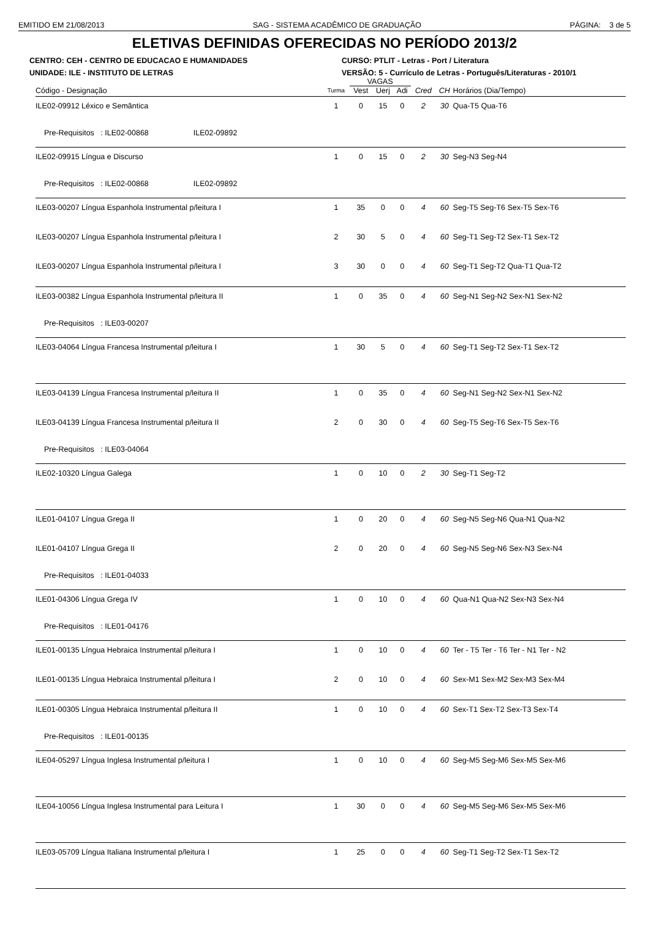EMITIDO EM 21/08/2013 SAG - SISTEMA ACADÊMICO DE GRADUAÇÃO PÁGINA: 3 de 5
ELETIVAS DEFINIDAS OFERECIDAS NO PERÍODO 2013/2
CENTRO: CEH - CENTRO DE EDUCACAO E HUMANIDADES
CURSO: PTLIT - Letras - Port / Literatura
UNIDADE: ILE - INSTITUTO DE LETRAS
VERSÃO: 5 - Currículo de Letras - Português/Literaturas - 2010/1
| | | VAGAS | | | | | |
| --- | --- | --- | --- | --- | --- | --- | --- |
| Código - Designação | Turma | Vest | Uerj | Adi | Cred | CH | Horários (Dia/Tempo) |
| ILE02-09912 Léxico e Semântica | 1 | 0 | 15 | 0 | 2 | 30 | Qua-T5 Qua-T6 |
| Pre-Requisitos : ILE02-00868 ILE02-09892 | | | | | | | |
| ILE02-09915 Língua e Discurso | 1 | 0 | 15 | 0 | 2 | 30 | Seg-N3 Seg-N4 |
| Pre-Requisitos : ILE02-00868 ILE02-09892 | | | | | | | |
| ILE03-00207 Língua Espanhola Instrumental p/leitura I | 1 | 35 | 0 | 0 | 4 | 60 | Seg-T5 Seg-T6 Sex-T5 Sex-T6 |
| ILE03-00207 Língua Espanhola Instrumental p/leitura I | 2 | 30 | 5 | 0 | 4 | 60 | Seg-T1 Seg-T2 Sex-T1 Sex-T2 |
| ILE03-00207 Língua Espanhola Instrumental p/leitura I | 3 | 30 | 0 | 0 | 4 | 60 | Seg-T1 Seg-T2 Qua-T1 Qua-T2 |
| ILE03-00382 Língua Espanhola Instrumental p/leitura II | 1 | 0 | 35 | 0 | 4 | 60 | Seg-N1 Seg-N2 Sex-N1 Sex-N2 |
| Pre-Requisitos : ILE03-00207 | | | | | | | |
| ILE03-04064 Língua Francesa Instrumental p/leitura I | 1 | 30 | 5 | 0 | 4 | 60 | Seg-T1 Seg-T2 Sex-T1 Sex-T2 |
| ILE03-04139 Língua Francesa Instrumental p/leitura II | 1 | 0 | 35 | 0 | 4 | 60 | Seg-N1 Seg-N2 Sex-N1 Sex-N2 |
| ILE03-04139 Língua Francesa Instrumental p/leitura II | 2 | 0 | 30 | 0 | 4 | 60 | Seg-T5 Seg-T6 Sex-T5 Sex-T6 |
| Pre-Requisitos : ILE03-04064 | | | | | | | |
| ILE02-10320 Língua Galega | 1 | 0 | 10 | 0 | 2 | 30 | Seg-T1 Seg-T2 |
| ILE01-04107 Língua Grega II | 1 | 0 | 20 | 0 | 4 | 60 | Seg-N5 Seg-N6 Qua-N1 Qua-N2 |
| ILE01-04107 Língua Grega II | 2 | 0 | 20 | 0 | 4 | 60 | Seg-N5 Seg-N6 Sex-N3 Sex-N4 |
| Pre-Requisitos : ILE01-04033 | | | | | | | |
| ILE01-04306 Língua Grega IV | 1 | 0 | 10 | 0 | 4 | 60 | Qua-N1 Qua-N2 Sex-N3 Sex-N4 |
| Pre-Requisitos : ILE01-04176 | | | | | | | |
| ILE01-00135 Língua Hebraica Instrumental p/leitura I | 1 | 0 | 10 | 0 | 4 | 60 | Ter - T5 Ter - T6 Ter - N1 Ter - N2 |
| ILE01-00135 Língua Hebraica Instrumental p/leitura I | 2 | 0 | 10 | 0 | 4 | 60 | Sex-M1 Sex-M2 Sex-M3 Sex-M4 |
| ILE01-00305 Língua Hebraica Instrumental p/leitura II | 1 | 0 | 10 | 0 | 4 | 60 | Sex-T1 Sex-T2 Sex-T3 Sex-T4 |
| Pre-Requisitos : ILE01-00135 | | | | | | | |
| ILE04-05297 Língua Inglesa Instrumental p/leitura I | 1 | 0 | 10 | 0 | 4 | 60 | Seg-M5 Seg-M6 Sex-M5 Sex-M6 |
| ILE04-10056 Língua Inglesa Instrumental para Leitura I | 1 | 30 | 0 | 0 | 4 | 60 | Seg-M5 Seg-M6 Sex-M5 Sex-M6 |
| ILE03-05709 Língua Italiana Instrumental p/leitura I | 1 | 25 | 0 | 0 | 4 | 60 | Seg-T1 Seg-T2 Sex-T1 Sex-T2 |